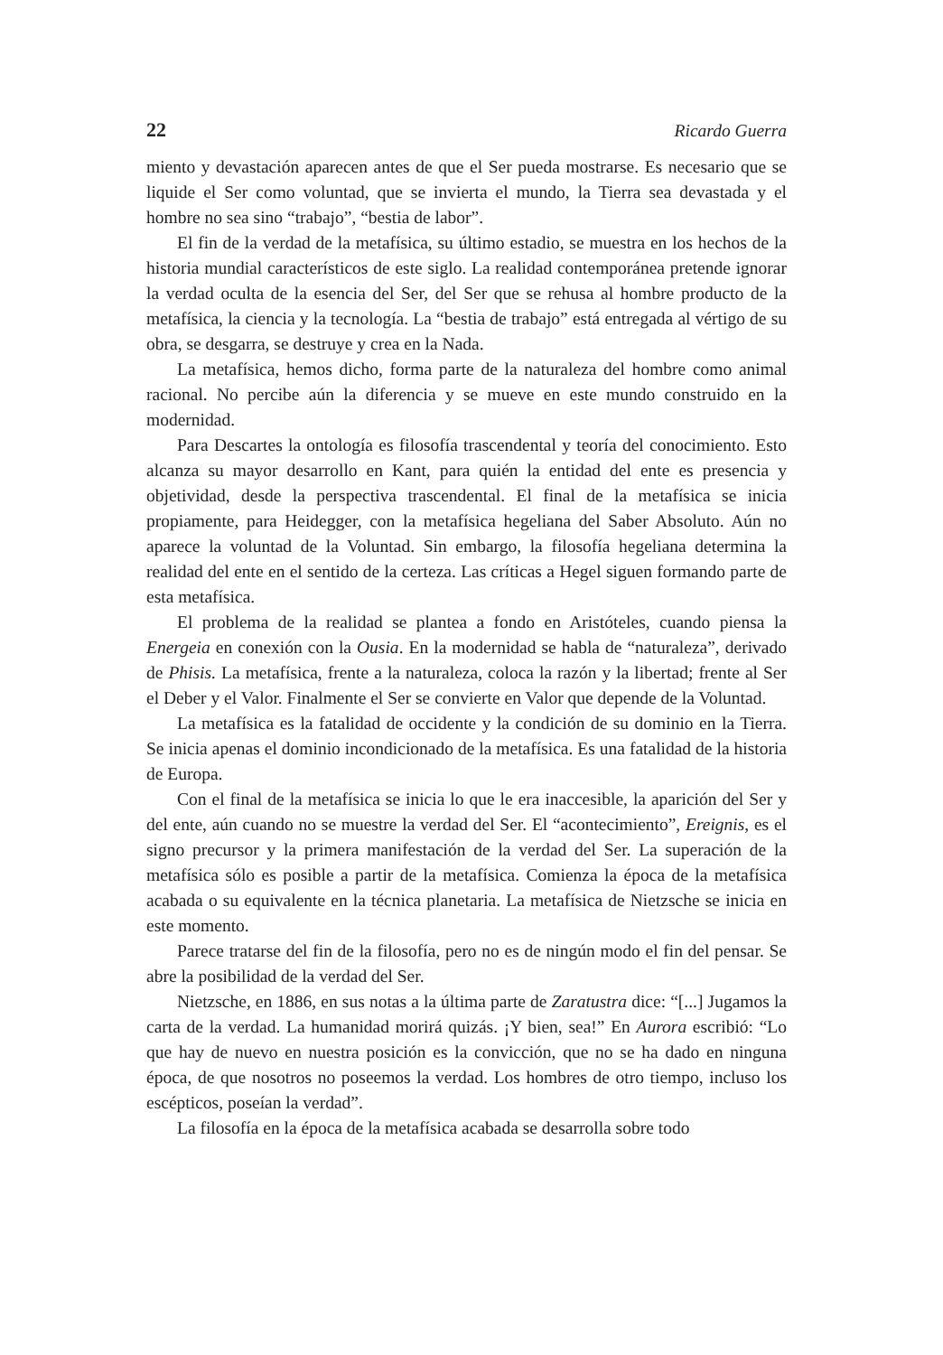22 Ricardo Guerra
miento y devastación aparecen antes de que el Ser pueda mostrarse. Es necesario que se liquide el Ser como voluntad, que se invierta el mundo, la Tierra sea devastada y el hombre no sea sino “trabajo”, “bestia de labor”.
El fin de la verdad de la metafísica, su último estadio, se muestra en los hechos de la historia mundial característicos de este siglo. La realidad contemporánea pretende ignorar la verdad oculta de la esencia del Ser, del Ser que se rehusa al hombre producto de la metafísica, la ciencia y la tecnología. La “bestia de trabajo” está entregada al vértigo de su obra, se desgarra, se destruye y crea en la Nada.
La metafísica, hemos dicho, forma parte de la naturaleza del hombre como animal racional. No percibe aún la diferencia y se mueve en este mundo construido en la modernidad.
Para Descartes la ontología es filosofía trascendental y teoría del conocimiento. Esto alcanza su mayor desarrollo en Kant, para quién la entidad del ente es presencia y objetividad, desde la perspectiva trascendental. El final de la metafísica se inicia propiamente, para Heidegger, con la metafísica hegeliana del Saber Absoluto. Aún no aparece la voluntad de la Voluntad. Sin embargo, la filosofía hegeliana determina la realidad del ente en el sentido de la certeza. Las críticas a Hegel siguen formando parte de esta metafísica.
El problema de la realidad se plantea a fondo en Aristóteles, cuando piensa la Energeia en conexión con la Ousia. En la modernidad se habla de “naturaleza”, derivado de Phisis. La metafísica, frente a la naturaleza, coloca la razón y la libertad; frente al Ser el Deber y el Valor. Finalmente el Ser se convierte en Valor que depende de la Voluntad.
La metafísica es la fatalidad de occidente y la condición de su dominio en la Tierra. Se inicia apenas el dominio incondicionado de la metafísica. Es una fatalidad de la historia de Europa.
Con el final de la metafísica se inicia lo que le era inaccesible, la aparición del Ser y del ente, aún cuando no se muestre la verdad del Ser. El “acontecimiento”, Ereignis, es el signo precursor y la primera manifestación de la verdad del Ser. La superación de la metafísica sólo es posible a partir de la metafísica. Comienza la época de la metafísica acabada o su equivalente en la técnica planetaria. La metafísica de Nietzsche se inicia en este momento.
Parece tratarse del fin de la filosofía, pero no es de ningún modo el fin del pensar. Se abre la posibilidad de la verdad del Ser.
Nietzsche, en 1886, en sus notas a la última parte de Zaratustra dice: “[...] Jugamos la carta de la verdad. La humanidad morirá quizás. ¡Y bien, sea!” En Aurora escribió: “Lo que hay de nuevo en nuestra posición es la convicción, que no se ha dado en ninguna época, de que nosotros no poseemos la verdad. Los hombres de otro tiempo, incluso los escépticos, poseían la verdad”.
La filosofía en la época de la metafísica acabada se desarrolla sobre todo